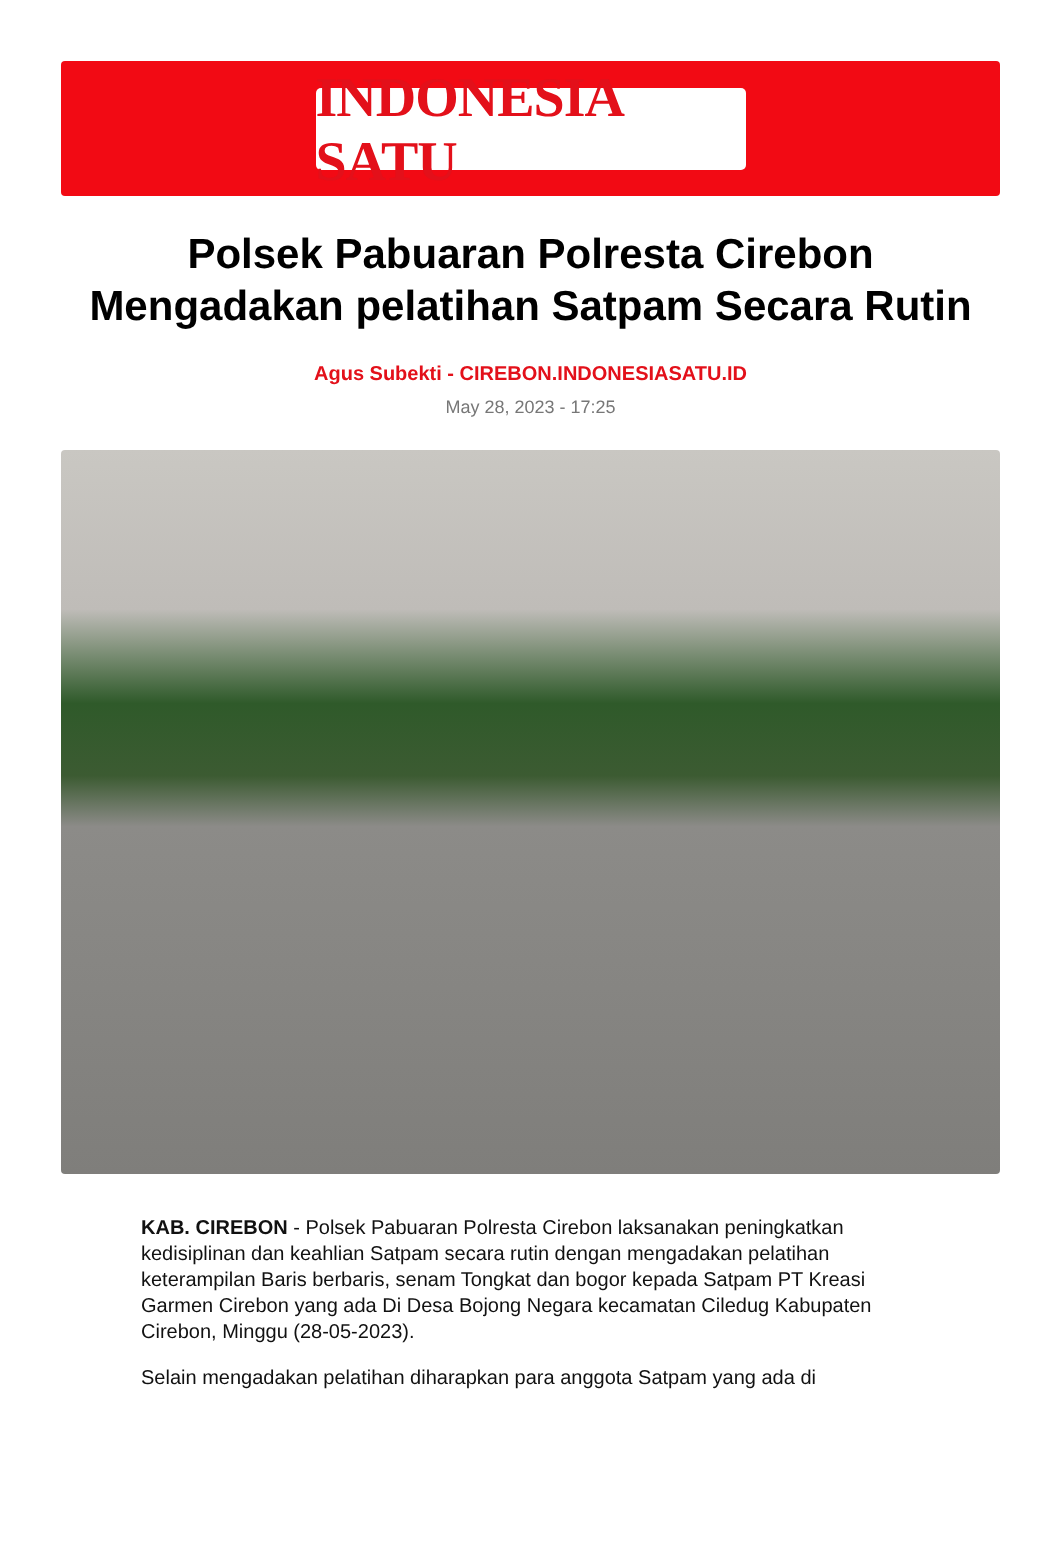INDONESIA SATU
Polsek Pabuaran Polresta Cirebon Mengadakan pelatihan Satpam Secara Rutin
Agus Subekti - CIREBON.INDONESIASATU.ID
May 28, 2023 - 17:25
KAB. CIREBON - Polsek Pabuaran Polresta Cirebon laksanakan peningkatkan kedisiplinan dan keahlian Satpam secara rutin dengan mengadakan pelatihan keterampilan Baris berbaris, senam Tongkat dan bogor kepada Satpam PT Kreasi Garmen Cirebon yang ada Di Desa Bojong Negara kecamatan Ciledug Kabupaten Cirebon, Minggu (28-05-2023).
Selain mengadakan pelatihan diharapkan para anggota Satpam yang ada di